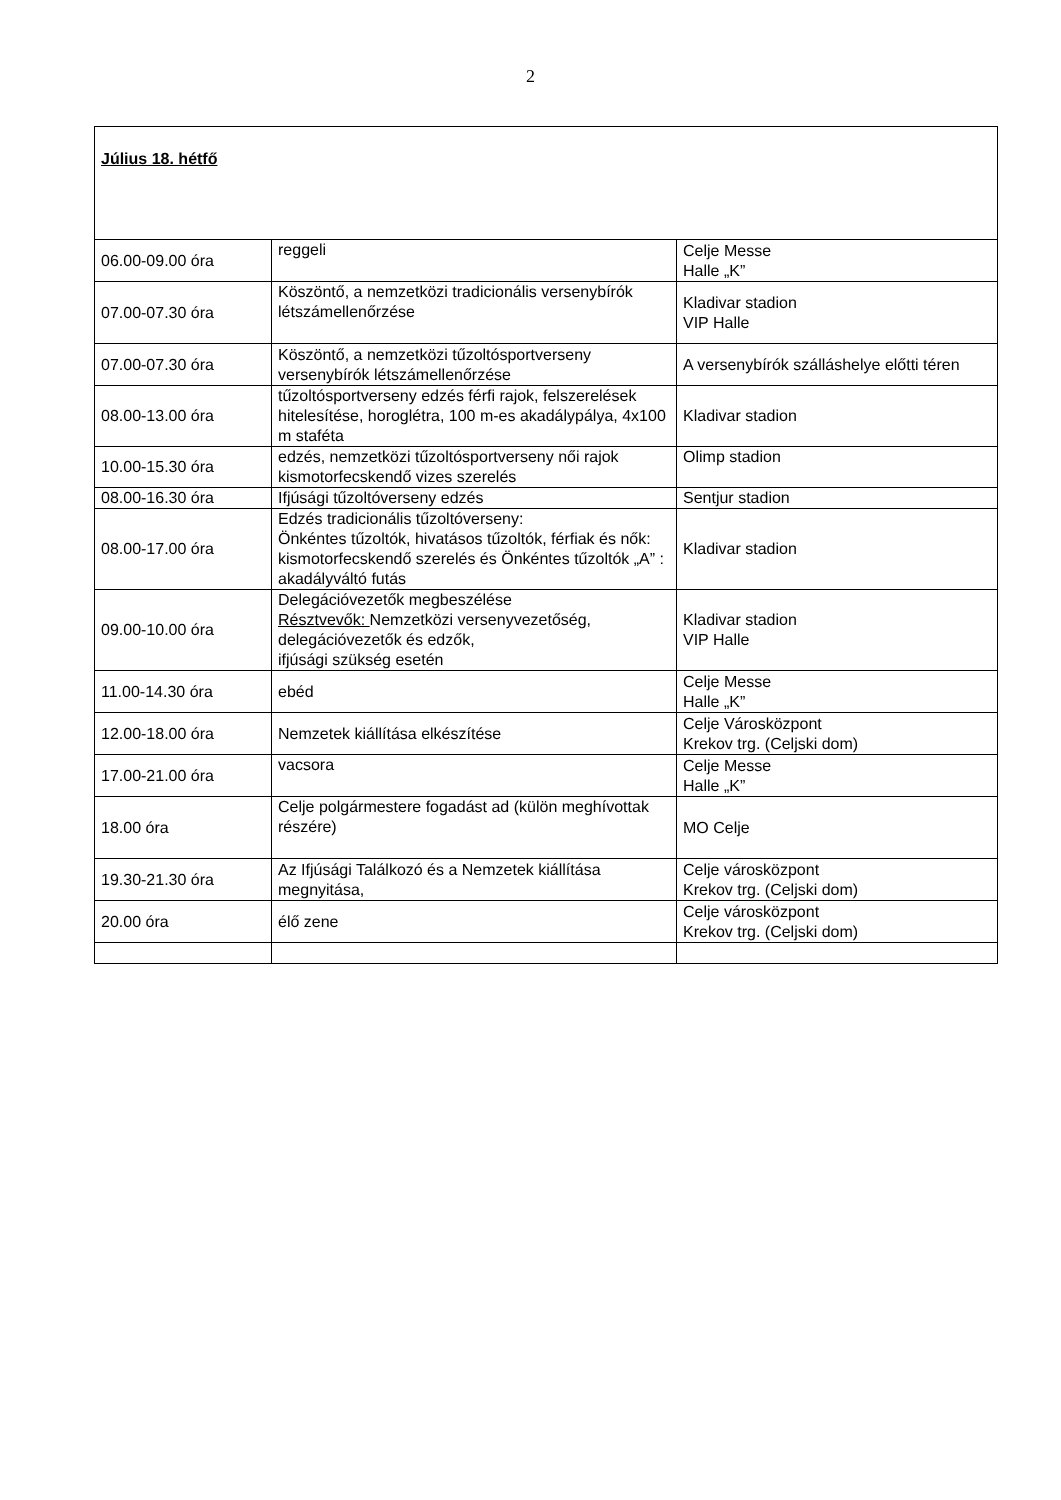2
| Július 18. hétfő | | |
| 06.00-09.00 óra | reggeli | Celje Messe Halle „K” |
| 07.00-07.30 óra | Köszöntő, a nemzetközi tradicionális versenybírók létszámellenőrzése | Kladivar stadion VIP Halle |
| 07.00-07.30 óra | Köszöntő, a nemzetközi tűzoltósportverseny versenybírók létszámellenőrzése | A versenybírók szálláshelye előtti téren |
| 08.00-13.00 óra | tűzoltósportverseny edzés férfi rajok, felszerelések hitelesítése, horoglétra, 100 m-es akadálypálya, 4x100 m staféta | Kladivar stadion |
| 10.00-15.30 óra | edzés, nemzetközi tűzoltósportverseny női rajok kismotorfecskendő vizes szerelés | Olimp stadion |
| 08.00-16.30 óra | Ifjúsági tűzoltóverseny edzés | Sentjur stadion |
| 08.00-17.00 óra | Edzés tradicionális tűzoltóverseny: Önkéntes tűzoltók, hivatásos tűzoltók, férfiak és nők: kismotorfecskendő szerelés és Önkéntes tűzoltók „A” : akadályváltó futás | Kladivar stadion |
| 09.00-10.00 óra | Delegációvezetők megbeszélése Résztvevők: Nemzetközi versenyvezetőség, delegációvezetők és edzők, ifjúsági szükség esetén | Kladivar stadion VIP Halle |
| 11.00-14.30 óra | ebéd | Celje Messe Halle „K” |
| 12.00-18.00 óra | Nemzetek kiállítása elkészítése | Celje Városközpont Krekov trg. (Celjski dom) |
| 17.00-21.00 óra | vacsora | Celje Messe Halle „K” |
| 18.00 óra | Celje polgármestere fogadást ad (külön meghívottak részére) | MO Celje |
| 19.30-21.30 óra | Az Ifjúsági Találkozó és a Nemzetek kiállítása megnyitása, | Celje városközpont Krekov trg. (Celjski dom) |
| 20.00 óra | élő zene | Celje városközpont Krekov trg. (Celjski dom) |